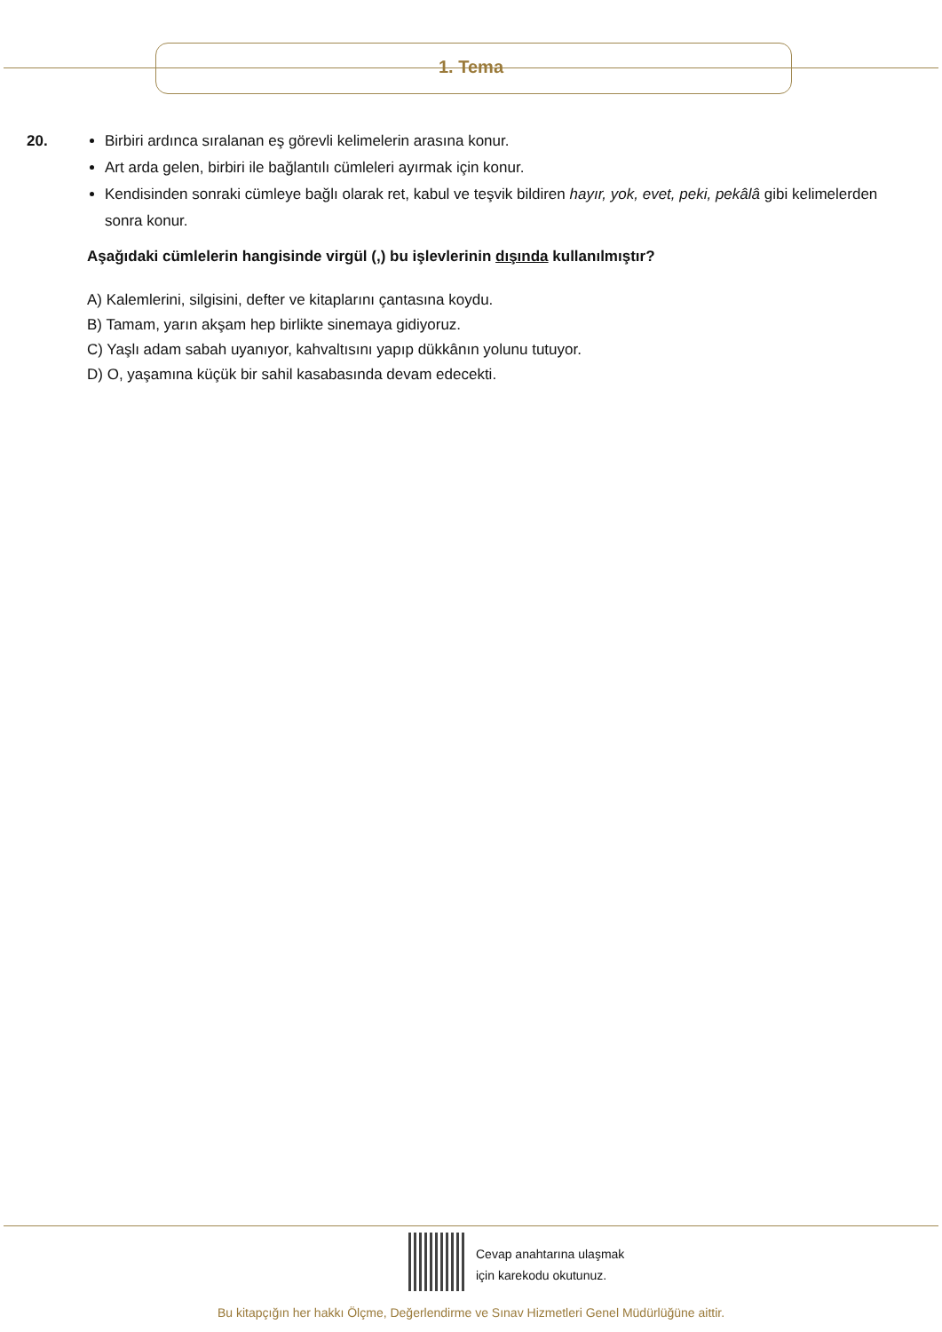1. Tema
20.
Birbiri ardınca sıralanan eş görevli kelimelerin arasına konur.
Art arda gelen, birbiri ile bağlantılı cümleleri ayırmak için konur.
Kendisinden sonraki cümleye bağlı olarak ret, kabul ve teşvik bildiren hayır, yok, evet, peki, pekâlâ gibi kelimelerden sonra konur.
Aşağıdaki cümlelerin hangisinde virgül (,) bu işlevlerinin dışında kullanılmıştır?
A) Kalemlerini, silgisini, defter ve kitaplarını çantasına koydu.
B) Tamam, yarın akşam hep birlikte sinemaya gidiyoruz.
C) Yaşlı adam sabah uyanıyor, kahvaltısını yapıp dükkânın yolunu tutuyor.
D) O, yaşamına küçük bir sahil kasabasında devam edecekti.
Cevap anahtarına ulaşmak
için karekodu okutunuz.
Bu kitapçığın her hakkı Ölçme, Değerlendirme ve Sınav Hizmetleri Genel Müdürlüğüne aittir.